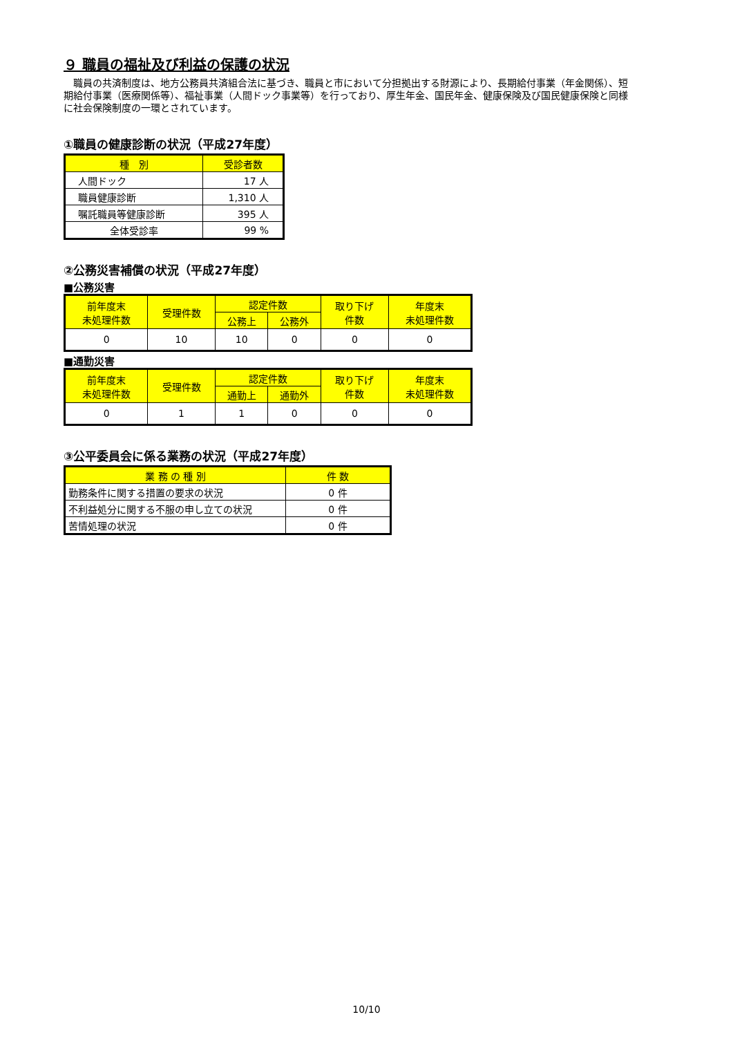９ 職員の福祉及び利益の保護の状況
　職員の共済制度は、地方公務員共済組合法に基づき、職員と市において分担拠出する財源により、長期給付事業（年金関係）、短期給付事業（医療関係等）、福祉事業（人間ドック事業等）を行っており、厚生年金、国民年金、健康保険及び国民健康保険と同様に社会保険制度の一環とされています。
①職員の健康診断の状況（平成27年度）
| 種 別 | 受診者数 |
| --- | --- |
| 人間ドック | 17 人 |
| 職員健康診断 | 1,310 人 |
| 嘱託職員等健康診断 | 395 人 |
| 全体受診率 | 99 % |
②公務災害補償の状況（平成27年度）
■公務災害
| 前年度末 未処理件数 | 受理件数 | 認定件数 | | 取り下げ 件数 | 年度末 未処理件数 |
| --- | --- | --- | --- | --- | --- |
| | | 公務上 | 公務外 | | |
| 0 | 10 | 10 | 0 | 0 | 0 |
■通勤災害
| 前年度末 未処理件数 | 受理件数 | 認定件数 | | 取り下げ 件数 | 年度末 未処理件数 |
| --- | --- | --- | --- | --- | --- |
| | | 通勤上 | 通勤外 | | |
| 0 | 1 | 1 | 0 | 0 | 0 |
③公平委員会に係る業務の状況（平成27年度）
| 業 務 の 種 別 | 件 数 |
| --- | --- |
| 勤務条件に関する措置の要求の状況 | 0 件 |
| 不利益処分に関する不服の申し立ての状況 | 0 件 |
| 苦情処理の状況 | 0 件 |
10/10